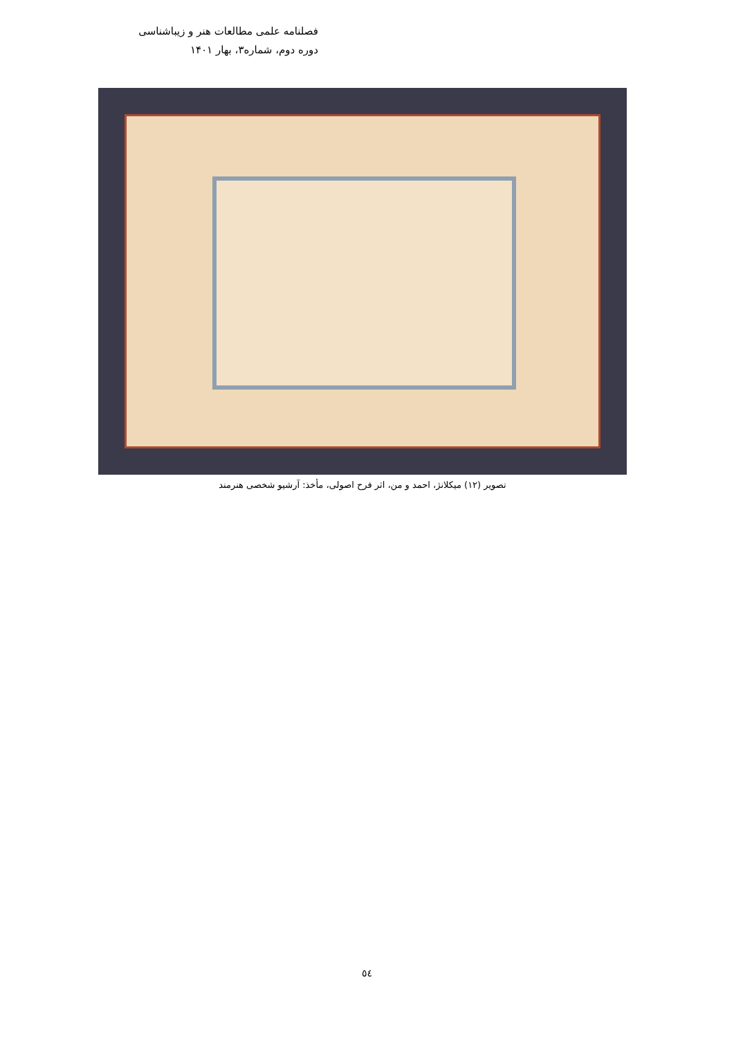فصلنامه علمی مطالعات هنر و زیباشناسی
دوره دوم، شماره۳، بهار ۱۴۰۱
تصویر (۱۲) میکلانژ، احمد و من، اثر فرح اصولی، مأخذ: آرشیو شخصی هنرمند
٥٤